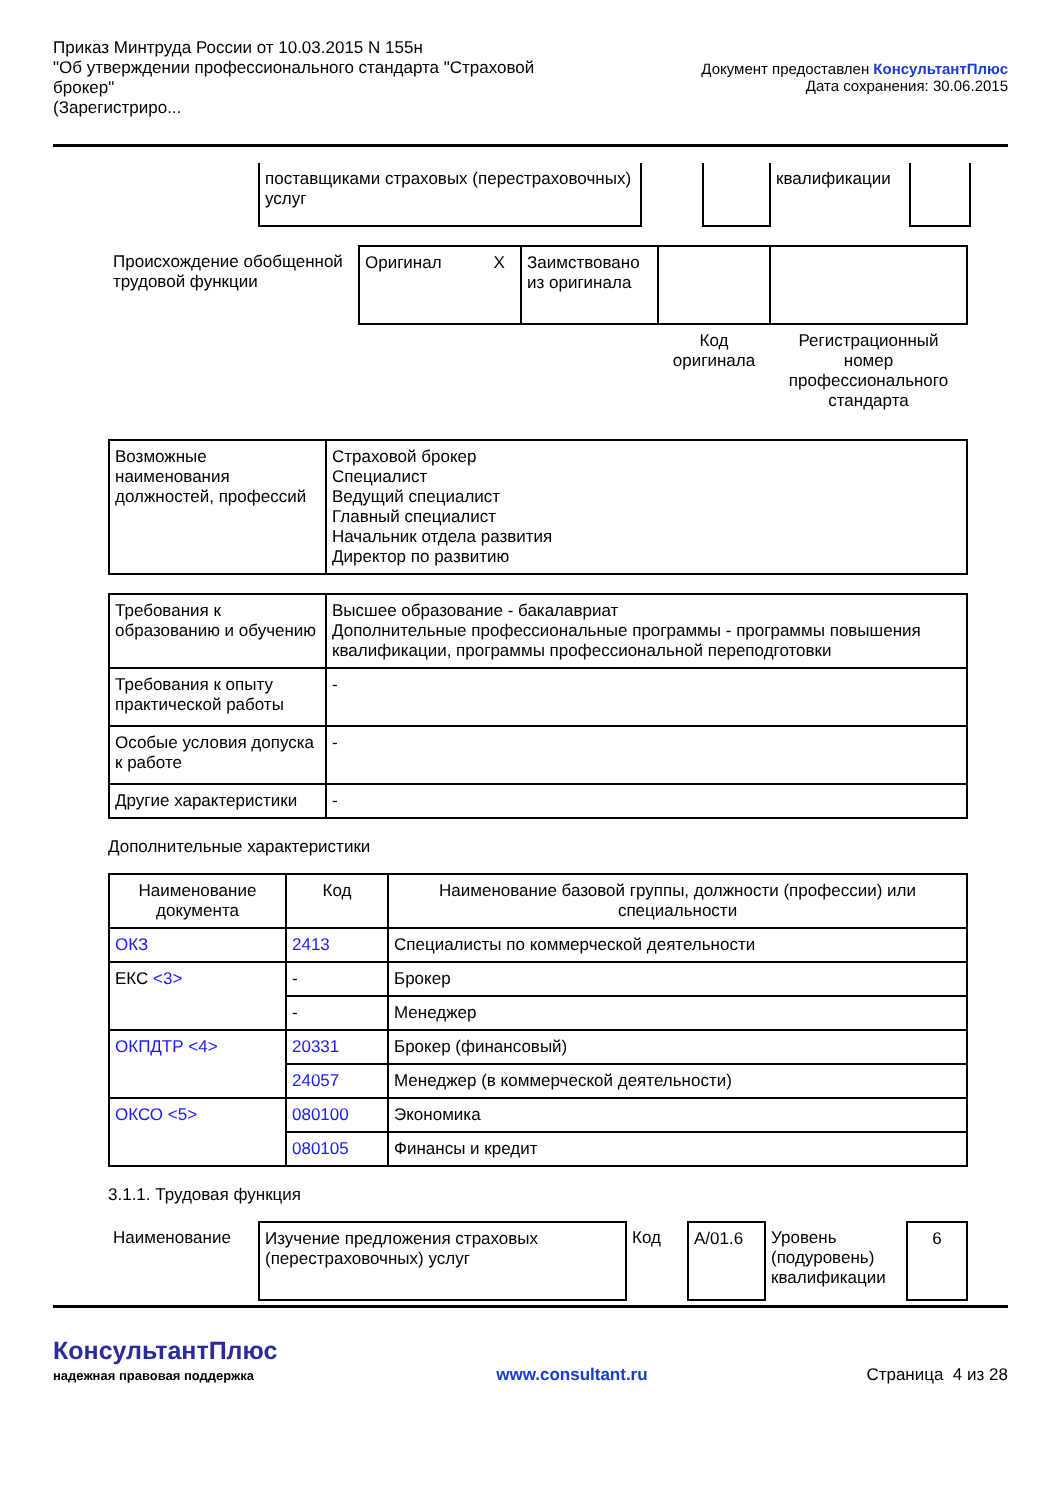Приказ Минтруда России от 10.03.2015 N 155н
"Об утверждении профессионального стандарта "Страховой брокер"
(Зарегистриро...
Документ предоставлен КонсультантПлюс
Дата сохранения: 30.06.2015
| поставщиками страховых (перестраховочных) услуг | | | квалификации | |
| Происхождение обобщенной трудовой функции | Оригинал X | Заимствовано из оригинала | | |
| | | | Код оригинала | Регистрационный номер профессионального стандарта |
| Возможные наименования должностей, профессий | Страховой брокер Специалист Ведущий специалист Главный специалист Начальник отдела развития Директор по развитию |
| Требования к образованию и обучению | Высшее образование - бакалавриат Дополнительные профессиональные программы - программы повышения квалификации, программы профессиональной переподготовки |
| Требования к опыту практической работы | - |
| Особые условия допуска к работе | - |
| Другие характеристики | - |
Дополнительные характеристики
| Наименование документа | Код | Наименование базовой группы, должности (профессии) или специальности |
| --- | --- | --- |
| ОКЗ | 2413 | Специалисты по коммерческой деятельности |
| ЕКС <3> | - | Брокер |
| | - | Менеджер |
| ОКПДТР <4> | 20331 | Брокер (финансовый) |
| | 24057 | Менеджер (в коммерческой деятельности) |
| ОКСО <5> | 080100 | Экономика |
| | 080105 | Финансы и кредит |
3.1.1. Трудовая функция
| Наименование | Изучение предложения страховых (перестраховочных) услуг | Код | A/01.6 | Уровень (подуровень) квалификации | 6 |
КонсультантПлюс
надежная правовая поддержка
www.consultant.ru
Страница 4 из 28